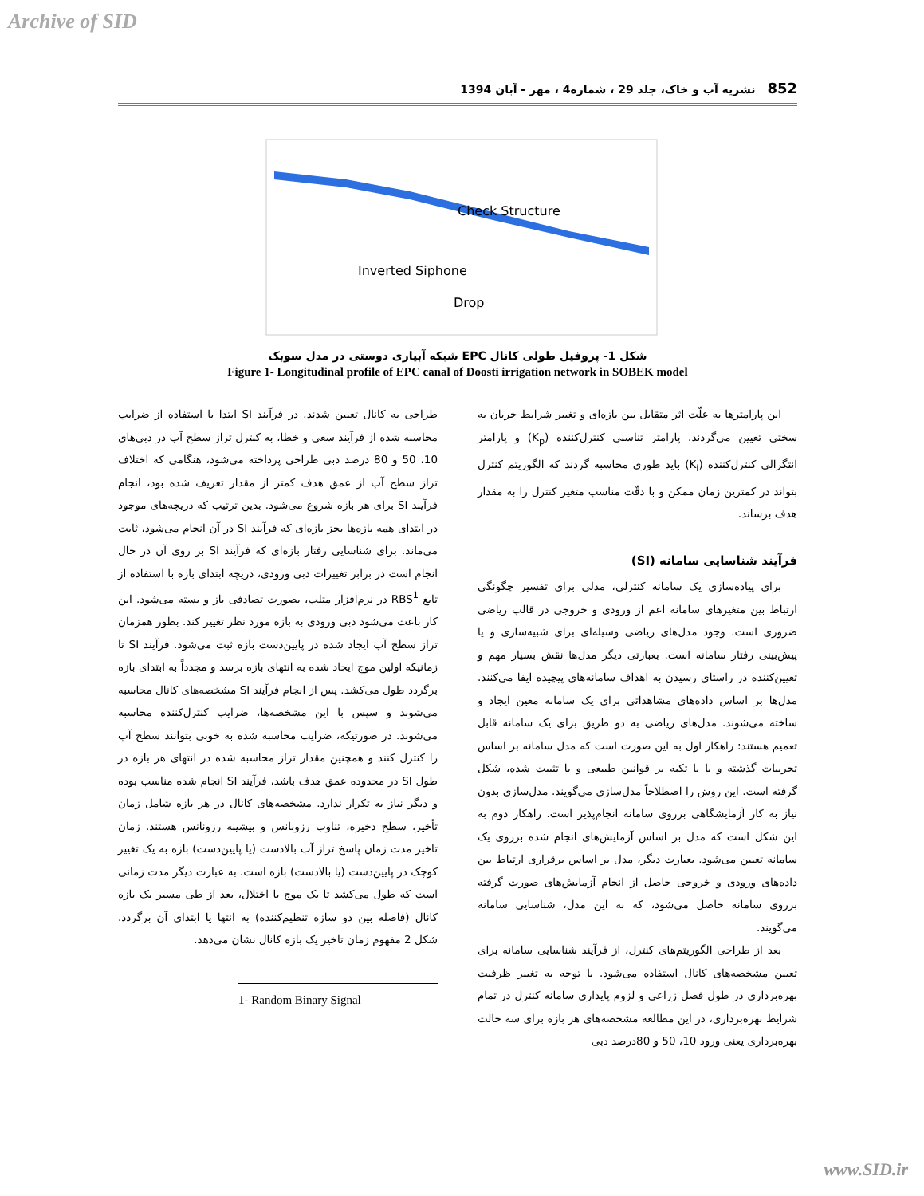Archive of SID
852 نشریه آب و خاک، جلد 29 ، شماره4 ، مهر - آبان 1394
Check Structure
Inverted Siphone
Drop
شکل 1- پروفیل طولی کانال EPC شبکه آبیاری دوستی در مدل سوبک
Figure 1- Longitudinal profile of EPC canal of Doosti irrigation network in SOBEK model
این پارامترها به علّت اثر متقابل بین بازه‌ای و تغییر شرایط جریان به سختی تعیین می‌گردند. پارامتر تناسبی کنترل‌کننده (K<sub>p</sub>) و پارامتر انتگرالی کنترل‌کننده (K<sub>i</sub>) باید طوری محاسبه گردند که الگوریتم کنترل بتواند در کمترین زمان ممکن و با دقّت مناسب متغیر کنترل را به مقدار هدف برساند.
فرآیند شناسایی سامانه (SI)
برای پیاده‌سازی یک سامانه کنترلی، مدلی برای تفسیر چگونگی ارتباط بین متغیرهای سامانه اعم از ورودی و خروجی در قالب ریاضی ضروری است. وجود مدل‌های ریاضی وسیله‌ای برای شبیه‌سازی و یا پیش‌بینی رفتار سامانه است. بعبارتی دیگر مدل‌ها نقش بسیار مهم و تعیین‌کننده در راستای رسیدن به اهداف سامانه‌های پیچیده ایفا می‌کنند. مدل‌ها بر اساس داده‌های مشاهداتی برای یک سامانه معین ایجاد و ساخته می‌شوند. مدل‌های ریاضی به دو طریق برای یک سامانه قابل تعمیم هستند: راهکار اول به این صورت است که مدل سامانه بر اساس تجربیات گذشته و یا با تکیه بر قوانین طبیعی و یا تثبیت شده، شکل گرفته است. این روش را اصطلاحاً مدل‌سازی می‌گویند. مدل‌سازی بدون نیاز به کار آزمایشگاهی برروی سامانه انجام‌پذیر است. راهکار دوم به این شکل است که مدل بر اساس آزمایش‌های انجام شده برروی یک سامانه تعیین می‌شود. بعبارت دیگر، مدل بر اساس برقراری ارتباط بین داده‌های ورودی و خروجی حاصل از انجام آزمایش‌های صورت گرفته برروی سامانه حاصل می‌شود، که به این مدل، شناسایی سامانه می‌گویند.
بعد از طراحی الگوریتم‌های کنترل، از فرآیند شناسایی سامانه برای تعیین مشخصه‌های کانال استفاده می‌شود. با توجه به تغییر ظرفیت بهره‌برداری در طول فصل زراعی و لزوم پایداری سامانه کنترل در تمام شرایط بهره‌برداری، در این مطالعه مشخصه‌های هر بازه برای سه حالت بهره‌برداری یعنی ورود 10، 50 و 80درصد دبی
طراحی به کانال تعیین شدند. در فرآیند SI ابتدا با استفاده از ضرایب محاسبه شده از فرآیند سعی و خطا، به کنترل تراز سطح آب در دبی‌های 10، 50 و 80 درصد دبی طراحی پرداخته می‌شود، هنگامی که اختلاف تراز سطح آب از عمق هدف کمتر از مقدار تعریف شده بود، انجام فرآیند SI برای هر بازه شروع می‌شود. بدین ترتیب که دریچه‌های موجود در ابتدای همه بازه‌ها بجز بازه‌ای که فرآیند SI در آن انجام می‌شود، ثابت می‌ماند. برای شناسایی رفتار بازه‌ای که فرآیند SI بر روی آن در حال انجام است در برابر تغییرات دبی ورودی، دریچه ابتدای بازه با استفاده از تابع RBS<sup>1</sup> در نرم‌افزار متلب، بصورت تصادفی باز و بسته می‌شود. این کار باعث می‌شود دبی ورودی به بازه مورد نظر تغییر کند. بطور همزمان تراز سطح آب ایجاد شده در پایین‌دست بازه ثبت می‌شود. فرآیند SI تا زمانیکه اولین موج ایجاد شده به انتهای بازه برسد و مجدداً به ابتدای بازه برگردد طول می‌کشد. پس از انجام فرآیند SI مشخصه‌های کانال محاسبه می‌شوند و سپس با این مشخصه‌ها، ضرایب کنترل‌کننده محاسبه می‌شوند. در صورتیکه، ضرایب محاسبه شده به خوبی بتوانند سطح آب را کنترل کنند و همچنین مقدار تراز محاسبه شده در انتهای هر بازه در طول SI در محدوده عمق هدف باشد، فرآیند SI انجام شده مناسب بوده و دیگر نیاز به تکرار ندارد. مشخصه‌های کانال در هر بازه شامل زمان تأخیر، سطح ذخیره، تناوب رزونانس و بیشینه رزونانس هستند. زمان تاخیر مدت زمان پاسخ تراز آب بالادست (یا پایین‌دست) بازه به یک تغییر کوچک در پایین‌دست (یا بالادست) بازه است. به عبارت دیگر مدت زمانی است که طول می‌کشد تا یک موج یا اختلال، بعد از طی مسیر یک بازه کانال (فاصله بین دو سازه تنظیم‌کننده) به انتها یا ابتدای آن برگردد. شکل 2 مفهوم زمان تاخیر یک بازه کانال نشان می‌دهد.
1- Random Binary Signal
www.SID.ir